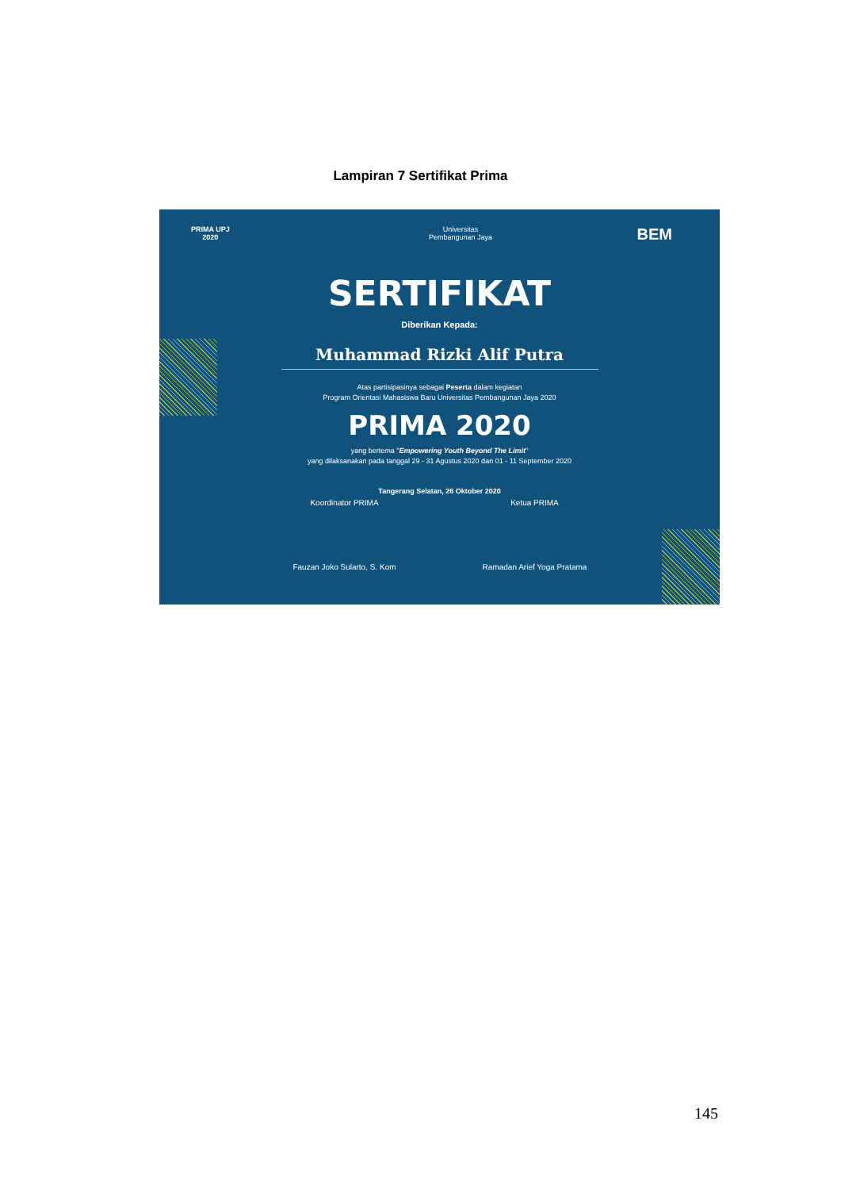Lampiran 7 Sertifikat Prima
PRIMA UPJ
2020
Universitas
Pembangunan Jaya
BEM
SERTIFIKAT
Diberikan Kepada:
Muhammad Rizki Alif Putra
Atas partisipasinya sebagai Peserta dalam kegiatan
Program Orientasi Mahasiswa Baru Universitas Pembangunan Jaya 2020
PRIMA 2020
yang bertema "Empowering Youth Beyond The Limit"
yang dilaksanakan pada tanggal 29 - 31 Agustus 2020 dan 01 - 11 September 2020
Tangerang Selatan, 26 Oktober 2020
Koordinator PRIMA
Fauzan Joko Sularto, S. Kom
Ketua PRIMA
Ramadan Arief Yoga Pratama
145